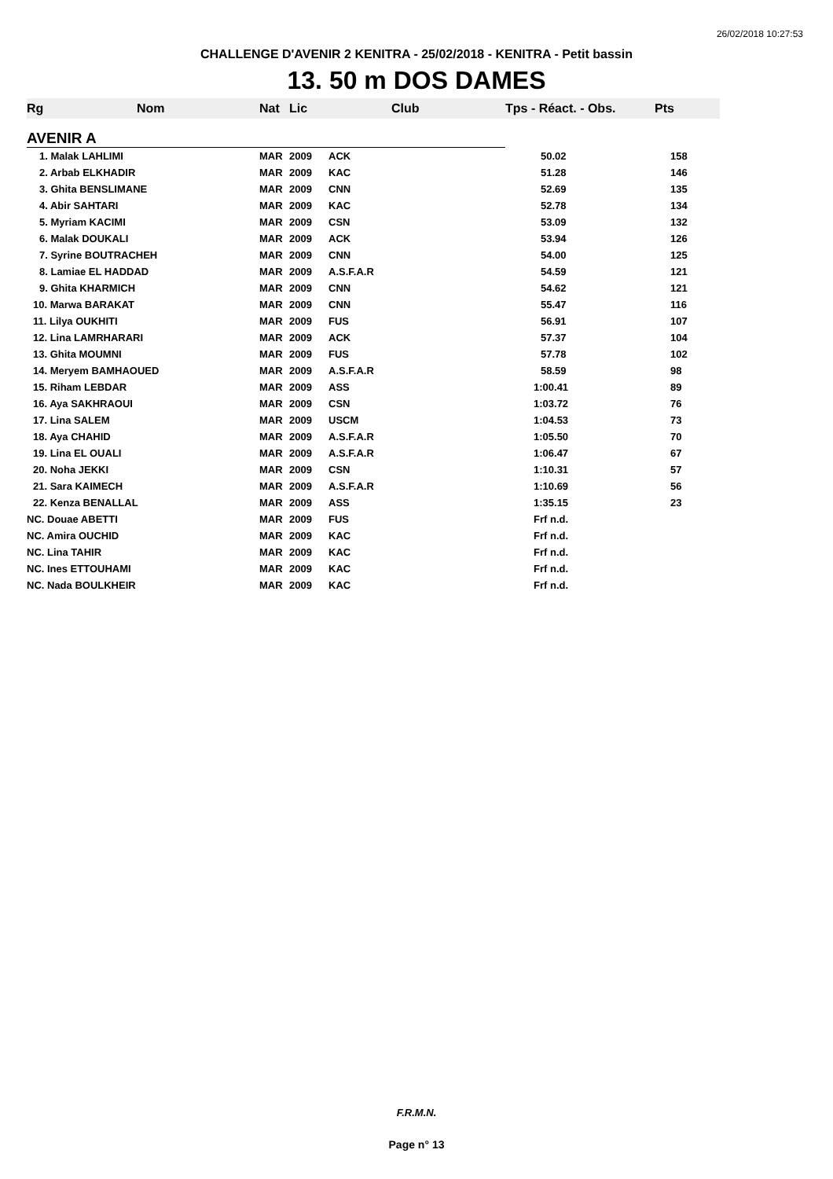26/02/2018 10:27:53
CHALLENGE D'AVENIR 2 KENITRA - 25/02/2018 - KENITRA - Petit bassin
13. 50 m DOS DAMES
| Rg | Nom | Nat | Lic | Club | Tps - Réact. - Obs. | Pts |
| --- | --- | --- | --- | --- | --- | --- |
| AVENIR A | | | | | | |
| 1. Malak LAHLIMI | | MAR | 2009 | ACK | 50.02 | 158 |
| 2. Arbab ELKHADIR | | MAR | 2009 | KAC | 51.28 | 146 |
| 3. Ghita BENSLIMANE | | MAR | 2009 | CNN | 52.69 | 135 |
| 4. Abir SAHTARI | | MAR | 2009 | KAC | 52.78 | 134 |
| 5. Myriam KACIMI | | MAR | 2009 | CSN | 53.09 | 132 |
| 6. Malak DOUKALI | | MAR | 2009 | ACK | 53.94 | 126 |
| 7. Syrine BOUTRACHEH | | MAR | 2009 | CNN | 54.00 | 125 |
| 8. Lamiae EL HADDAD | | MAR | 2009 | A.S.F.A.R | 54.59 | 121 |
| 9. Ghita KHARMICH | | MAR | 2009 | CNN | 54.62 | 121 |
| 10. Marwa BARAKAT | | MAR | 2009 | CNN | 55.47 | 116 |
| 11. Lilya OUKHITI | | MAR | 2009 | FUS | 56.91 | 107 |
| 12. Lina LAMRHARARI | | MAR | 2009 | ACK | 57.37 | 104 |
| 13. Ghita MOUMNI | | MAR | 2009 | FUS | 57.78 | 102 |
| 14. Meryem BAMHAOUED | | MAR | 2009 | A.S.F.A.R | 58.59 | 98 |
| 15. Riham LEBDAR | | MAR | 2009 | ASS | 1:00.41 | 89 |
| 16. Aya SAKHRAOUI | | MAR | 2009 | CSN | 1:03.72 | 76 |
| 17. Lina SALEM | | MAR | 2009 | USCM | 1:04.53 | 73 |
| 18. Aya CHAHID | | MAR | 2009 | A.S.F.A.R | 1:05.50 | 70 |
| 19. Lina EL OUALI | | MAR | 2009 | A.S.F.A.R | 1:06.47 | 67 |
| 20. Noha JEKKI | | MAR | 2009 | CSN | 1:10.31 | 57 |
| 21. Sara KAIMECH | | MAR | 2009 | A.S.F.A.R | 1:10.69 | 56 |
| 22. Kenza BENALLAL | | MAR | 2009 | ASS | 1:35.15 | 23 |
| NC. Douae ABETTI | | MAR | 2009 | FUS | Frf n.d. | |
| NC. Amira OUCHID | | MAR | 2009 | KAC | Frf n.d. | |
| NC. Lina TAHIR | | MAR | 2009 | KAC | Frf n.d. | |
| NC. Ines ETTOUHAMI | | MAR | 2009 | KAC | Frf n.d. | |
| NC. Nada BOULKHEIR | | MAR | 2009 | KAC | Frf n.d. | |
F.R.M.N.
Page n° 13